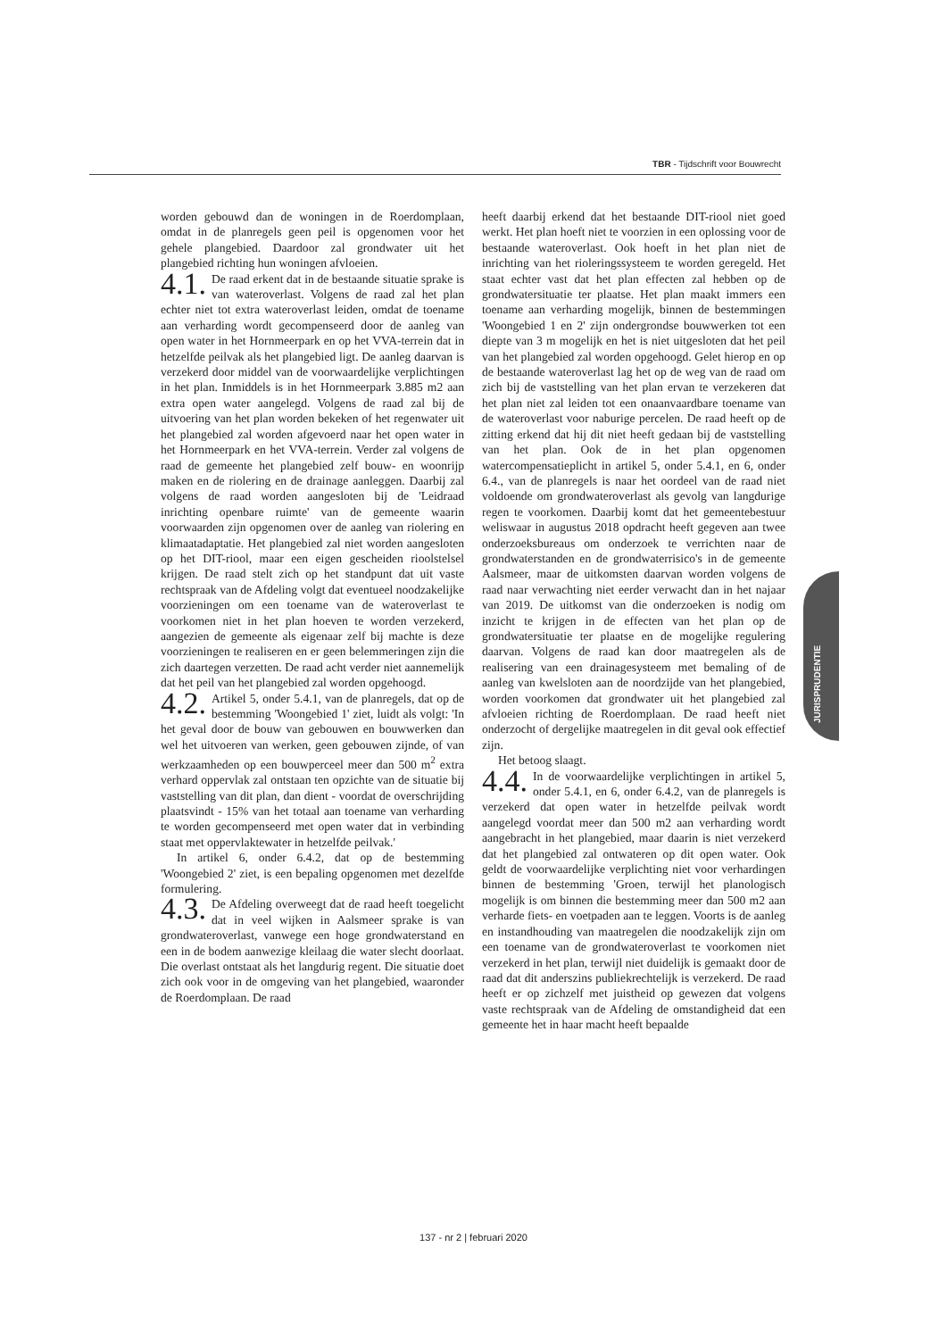TBR - Tijdschrift voor Bouwrecht
worden gebouwd dan de woningen in de Roerdomplaan, omdat in de planregels geen peil is opgenomen voor het gehele plangebied. Daardoor zal grondwater uit het plangebied richting hun woningen afvloeien.
4.1. De raad erkent dat in de bestaande situatie sprake is van wateroverlast. Volgens de raad zal het plan echter niet tot extra wateroverlast leiden, omdat de toename aan verharding wordt gecompenseerd door de aanleg van open water in het Hornmeerpark en op het VVA-terrein dat in hetzelfde peilvak als het plangebied ligt. De aanleg daarvan is verzekerd door middel van de voorwaardelijke verplichtingen in het plan. Inmiddels is in het Hornmeerpark 3.885 m2 aan extra open water aangelegd. Volgens de raad zal bij de uitvoering van het plan worden bekeken of het regenwater uit het plangebied zal worden afgevoerd naar het open water in het Hornmeerpark en het VVA-terrein. Verder zal volgens de raad de gemeente het plangebied zelf bouw- en woonrijp maken en de riolering en de drainage aanleggen. Daarbij zal volgens de raad worden aangesloten bij de 'Leidraad inrichting openbare ruimte' van de gemeente waarin voorwaarden zijn opgenomen over de aanleg van riolering en klimaatadaptatie. Het plangebied zal niet worden aangesloten op het DIT-riool, maar een eigen gescheiden rioolstelsel krijgen. De raad stelt zich op het standpunt dat uit vaste rechtspraak van de Afdeling volgt dat eventueel noodzakelijke voorzieningen om een toename van de wateroverlast te voorkomen niet in het plan hoeven te worden verzekerd, aangezien de gemeente als eigenaar zelf bij machte is deze voorzieningen te realiseren en er geen belemmeringen zijn die zich daartegen verzetten. De raad acht verder niet aannemelijk dat het peil van het plangebied zal worden opgehoogd.
4.2. Artikel 5, onder 5.4.1, van de planregels, dat op de bestemming 'Woongebied 1' ziet, luidt als volgt: 'In het geval door de bouw van gebouwen en bouwwerken dan wel het uitvoeren van werken, geen gebouwen zijnde, of van werkzaamheden op een bouwperceel meer dan 500 m<sup>2</sup> extra verhard oppervlak zal ontstaan ten opzichte van de situatie bij vaststelling van dit plan, dan dient - voordat de overschrijding plaatsvindt - 15% van het totaal aan toename van verharding te worden gecompenseerd met open water dat in verbinding staat met oppervlaktewater in hetzelfde peilvak.'
In artikel 6, onder 6.4.2, dat op de bestemming 'Woongebied 2' ziet, is een bepaling opgenomen met dezelfde formulering.
4.3. De Afdeling overweegt dat de raad heeft toegelicht dat in veel wijken in Aalsmeer sprake is van grondwateroverlast, vanwege een hoge grondwaterstand en een in de bodem aanwezige kleilaag die water slecht doorlaat. Die overlast ontstaat als het langdurig regent. Die situatie doet zich ook voor in de omgeving van het plangebied, waaronder de Roerdomplaan. De raad
heeft daarbij erkend dat het bestaande DIT-riool niet goed werkt. Het plan hoeft niet te voorzien in een oplossing voor de bestaande wateroverlast. Ook hoeft in het plan niet de inrichting van het rioleringssysteem te worden geregeld. Het staat echter vast dat het plan effecten zal hebben op de grondwatersituatie ter plaatse. Het plan maakt immers een toename aan verharding mogelijk, binnen de bestemmingen 'Woongebied 1 en 2' zijn ondergrondse bouwwerken tot een diepte van 3 m mogelijk en het is niet uitgesloten dat het peil van het plangebied zal worden opgehoogd. Gelet hierop en op de bestaande wateroverlast lag het op de weg van de raad om zich bij de vaststelling van het plan ervan te verzekeren dat het plan niet zal leiden tot een onaanvaardbare toename van de wateroverlast voor naburige percelen. De raad heeft op de zitting erkend dat hij dit niet heeft gedaan bij de vaststelling van het plan. Ook de in het plan opgenomen watercompensatieplicht in artikel 5, onder 5.4.1, en 6, onder 6.4., van de planregels is naar het oordeel van de raad niet voldoende om grondwateroverlast als gevolg van langdurige regen te voorkomen. Daarbij komt dat het gemeentebestuur weliswaar in augustus 2018 opdracht heeft gegeven aan twee onderzoeksbureaus om onderzoek te verrichten naar de grondwaterstanden en de grondwaterrisico's in de gemeente Aalsmeer, maar de uitkomsten daarvan worden volgens de raad naar verwachting niet eerder verwacht dan in het najaar van 2019. De uitkomst van die onderzoeken is nodig om inzicht te krijgen in de effecten van het plan op de grondwatersituatie ter plaatse en de mogelijke regulering daarvan. Volgens de raad kan door maatregelen als de realisering van een drainagesysteem met bemaling of de aanleg van kwelsloten aan de noordzijde van het plangebied, worden voorkomen dat grondwater uit het plangebied zal afvloeien richting de Roerdomplaan. De raad heeft niet onderzocht of dergelijke maatregelen in dit geval ook effectief zijn.
Het betoog slaagt.
4.4. In de voorwaardelijke verplichtingen in artikel 5, onder 5.4.1, en 6, onder 6.4.2, van de planregels is verzekerd dat open water in hetzelfde peilvak wordt aangelegd voordat meer dan 500 m2 aan verharding wordt aangebracht in het plangebied, maar daarin is niet verzekerd dat het plangebied zal ontwateren op dit open water. Ook geldt de voorwaardelijke verplichting niet voor verhardingen binnen de bestemming 'Groen, terwijl het planologisch mogelijk is om binnen die bestemming meer dan 500 m2 aan verharde fiets- en voetpaden aan te leggen. Voorts is de aanleg en instandhouding van maatregelen die noodzakelijk zijn om een toename van de grondwateroverlast te voorkomen niet verzekerd in het plan, terwijl niet duidelijk is gemaakt door de raad dat dit anderszins publiekrechtelijk is verzekerd. De raad heeft er op zichzelf met juistheid op gewezen dat volgens vaste rechtspraak van de Afdeling de omstandigheid dat een gemeente het in haar macht heeft bepaalde
JURISPRUDENTIE
137 - nr 2 | februari 2020